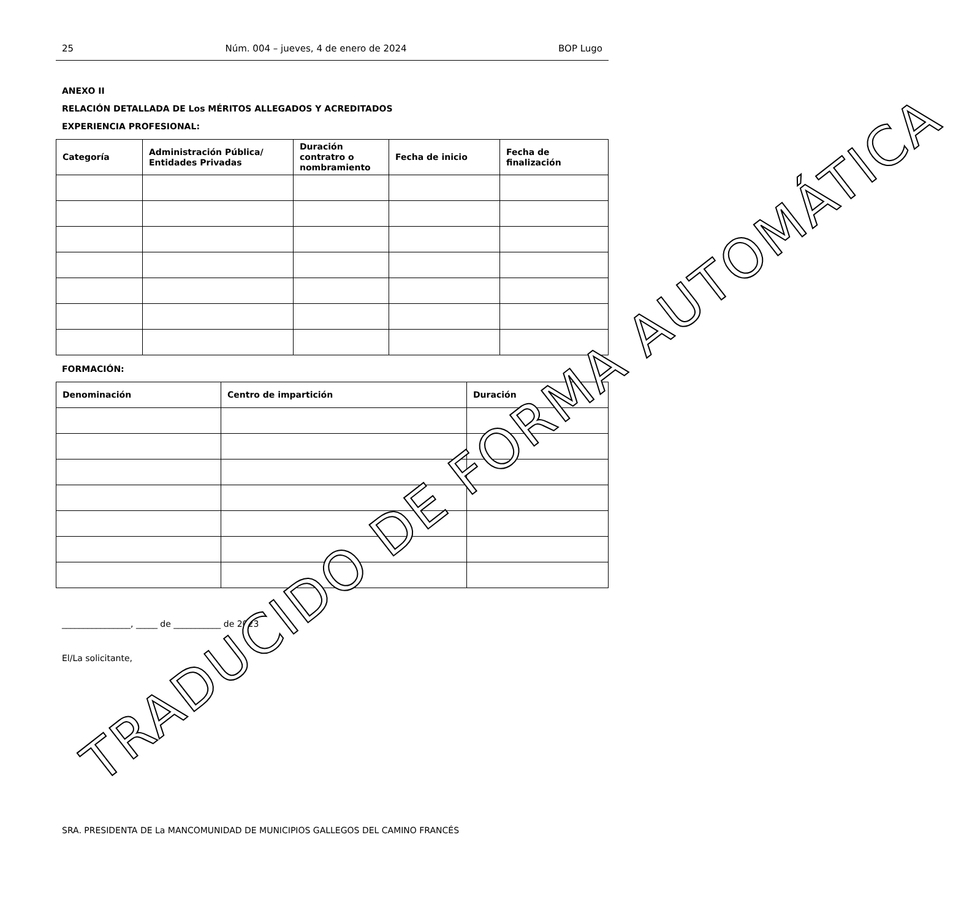25 Núm. 004 – jueves, 4 de enero de 2024 BOP Lugo
ANEXO II
RELACIÓN DETALLADA DE Los MÉRITOS ALLEGADOS Y ACREDITADOS
EXPERIENCIA PROFESIONAL:
| Categoría | Administración Pública/ Entidades Privadas | Duración contratro o nombramiento | Fecha de inicio | Fecha de finalización |
| --- | --- | --- | --- | --- |
FORMACIÓN:
| Denominación | Centro de impartición | Duración |
| --- | --- | --- |
________________, _____ de ___________ de 2023
El/La solicitante,
SRA. PRESIDENTA DE La MANCOMUNIDAD DE MUNICIPIOS GALLEGOS DEL CAMINO FRANCÉS
TRADUCIDO DE FORMA AUTOMÁTICA